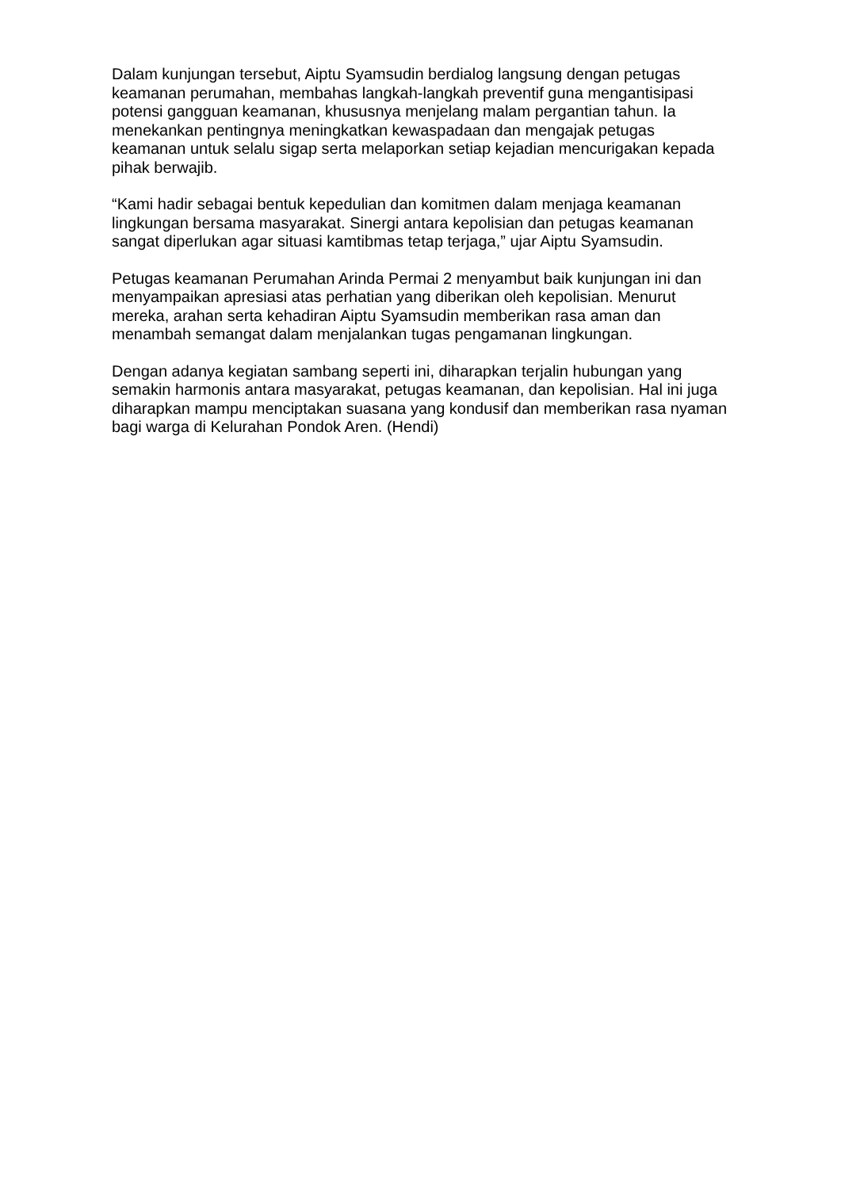Dalam kunjungan tersebut, Aiptu Syamsudin berdialog langsung dengan petugas keamanan perumahan, membahas langkah-langkah preventif guna mengantisipasi potensi gangguan keamanan, khususnya menjelang malam pergantian tahun. Ia menekankan pentingnya meningkatkan kewaspadaan dan mengajak petugas keamanan untuk selalu sigap serta melaporkan setiap kejadian mencurigakan kepada pihak berwajib.
“Kami hadir sebagai bentuk kepedulian dan komitmen dalam menjaga keamanan lingkungan bersama masyarakat. Sinergi antara kepolisian dan petugas keamanan sangat diperlukan agar situasi kamtibmas tetap terjaga,” ujar Aiptu Syamsudin.
Petugas keamanan Perumahan Arinda Permai 2 menyambut baik kunjungan ini dan menyampaikan apresiasi atas perhatian yang diberikan oleh kepolisian. Menurut mereka, arahan serta kehadiran Aiptu Syamsudin memberikan rasa aman dan menambah semangat dalam menjalankan tugas pengamanan lingkungan.
Dengan adanya kegiatan sambang seperti ini, diharapkan terjalin hubungan yang semakin harmonis antara masyarakat, petugas keamanan, dan kepolisian. Hal ini juga diharapkan mampu menciptakan suasana yang kondusif dan memberikan rasa nyaman bagi warga di Kelurahan Pondok Aren. (Hendi)